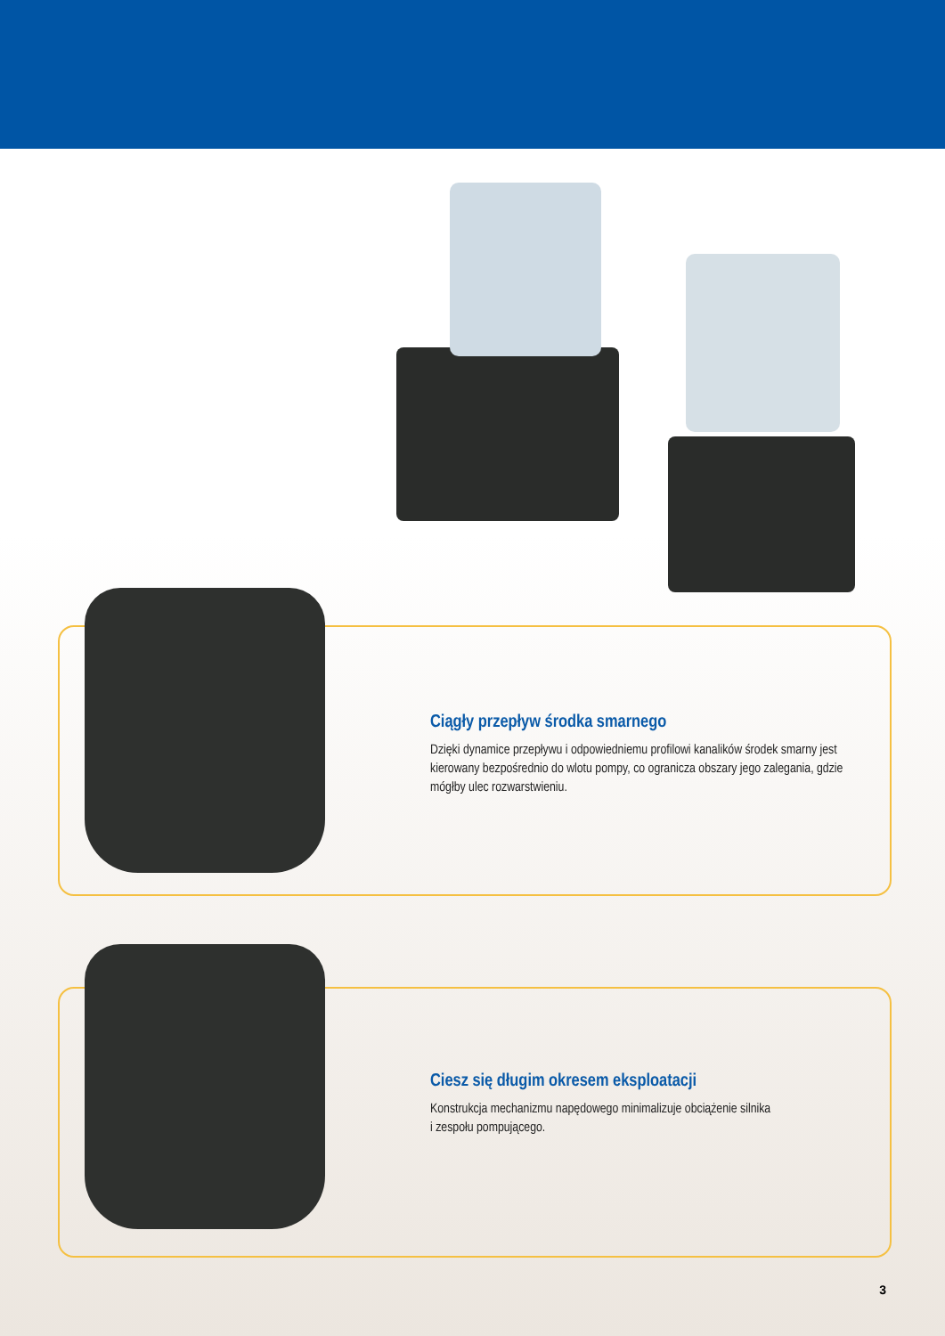Ciągły przepływ środka smarnego
Dzięki dynamice przepływu i odpowiedniemu profilowi kanalików środek smarny jest kierowany bezpośrednio do wlotu pompy, co ogranicza obszary jego zalegania, gdzie mógłby ulec rozwarstwieniu.
Ciesz się długim okresem eksploatacji
Konstrukcja mechanizmu napędowego minimalizuje obciążenie silnika
i zespołu pompującego.
3